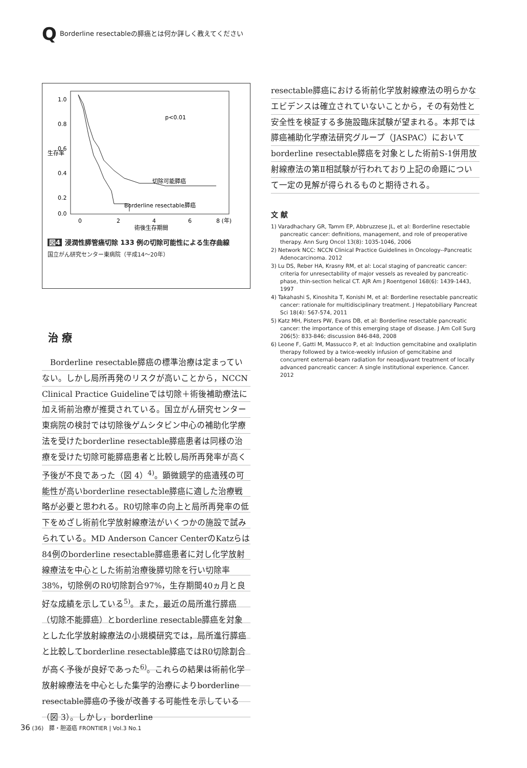Q Borderline resectableの膵癌とは何か詳しく教えてください
1.0
0.8
0.6
0.4
0.2
0.0
生存率
p<0.01
切除可能膵癌
Borderline resectable膵癌
0
2
4
6
8 (年)
術後生存期間
図4 浸潤性膵管癌切除 133 例の切除可能性による生存曲線
国立がん研究センター東病院（平成14〜20年）
治 療
　Borderline resectable膵癌の標準治療は定まっていない。しかし局所再発のリスクが高いことから，NCCN Clinical Practice Guidelineでは切除＋術後補助療法に加え術前治療が推奨されている。国立がん研究センター東病院の検討では切除後ゲムシタビン中心の補助化学療法を受けたborderline resectable膵癌患者は同様の治療を受けた切除可能膵癌患者と比較し局所再発率が高く予後が不良であった（図 4）<sup>4)</sup>。顕微鏡学的癌遺残の可能性が高いborderline resectable膵癌に適した治療戦略が必要と思われる。R0切除率の向上と局所再発率の低下をめざし術前化学放射線療法がいくつかの施設で試みられている。MD Anderson Cancer CenterのKatzらは84例のborderline resectable膵癌患者に対し化学放射線療法を中心とした術前治療後膵切除を行い切除率38%，切除例のR0切除割合97%，生存期間40ヵ月と良好な成績を示している<sup>5)</sup>。また，最近の局所進行膵癌（切除不能膵癌）とborderline resectable膵癌を対象とした化学放射線療法の小規模研究では，局所進行膵癌と比較してborderline resectable膵癌ではR0切除割合が高く予後が良好であった<sup>6)</sup>。これらの結果は術前化学放射線療法を中心とした集学的治療によりborderline resectable膵癌の予後が改善する可能性を示している（図 3）。しかし，borderline
resectable膵癌における術前化学放射線療法の明らかなエビデンスは確立されていないことから，その有効性と安全性を検証する多施設臨床試験が望まれる。本邦では膵癌補助化学療法研究グループ（JASPAC）においてborderline resectable膵癌を対象とした術前S-1併用放射線療法の第Ⅱ相試験が行われており上記の命題について一定の見解が得られるものと期待される。
文 献
1) Varadhachary GR, Tamm EP, Abbruzzese JL, et al: Borderline resectable pancreatic cancer: definitions, management, and role of preoperative therapy. Ann Surg Oncol 13(8): 1035-1046, 2006
2) Network NCC: NCCN Clinical Practice Guidelines in Oncology--Pancreatic Adenocarcinoma. 2012
3) Lu DS, Reber HA, Krasny RM, et al: Local staging of pancreatic cancer: criteria for unresectability of major vessels as revealed by pancreatic-phase, thin-section helical CT. AJR Am J Roentgenol 168(6): 1439-1443, 1997
4) Takahashi S, Kinoshita T, Konishi M, et al: Borderline resectable pancreatic cancer: rationale for multidisciplinary treatment. J Hepatobiliary Pancreat Sci 18(4): 567-574, 2011
5) Katz MH, Pisters PW, Evans DB, et al: Borderline resectable pancreatic cancer: the importance of this emerging stage of disease. J Am Coll Surg 206(5): 833-846; discussion 846-848, 2008
6) Leone F, Gatti M, Massucco P, et al: Induction gemcitabine and oxaliplatin therapy followed by a twice-weekly infusion of gemcitabine and concurrent external-beam radiation for neoadjuvant treatment of locally advanced pancreatic cancer: A single institutional experience. Cancer. 2012
36 (36)　膵・胆道癌 FRONTIER | Vol.3 No.1